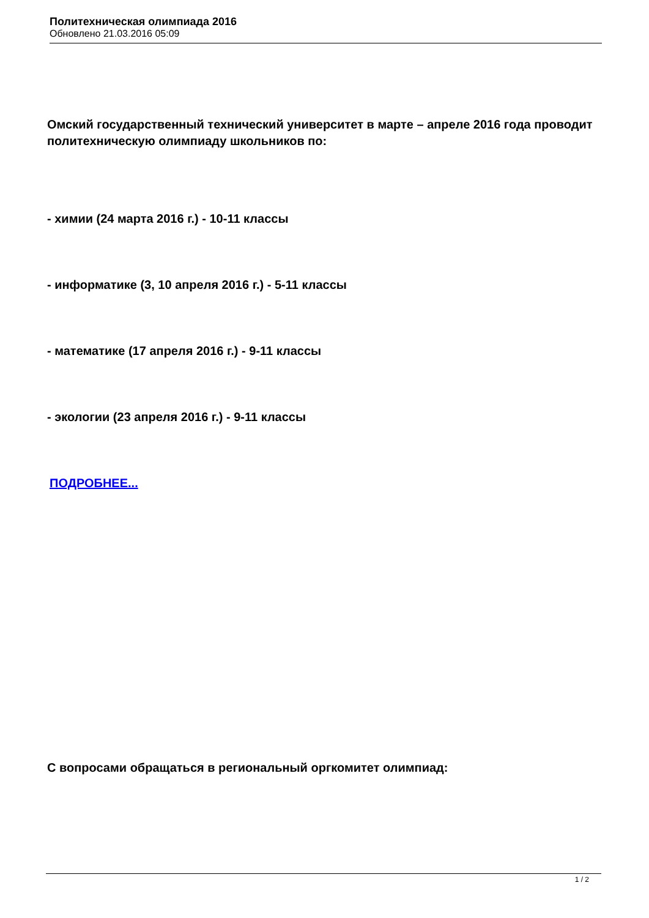Политехническая олимпиада 2016
Обновлено 21.03.2016 05:09
Омский государственный технический университет в марте – апреле 2016 года проводит политехническую олимпиаду школьников по:
- химии (24 марта 2016 г.) - 10-11 классы
- информатике (3, 10 апреля 2016 г.) - 5-11 классы
- математике (17 апреля 2016 г.) - 9-11 классы
- экологии (23 апреля 2016 г.) - 9-11 классы
ПОДРОБНЕЕ...
С вопросами обращаться в региональный оргкомитет олимпиад:
1 / 2